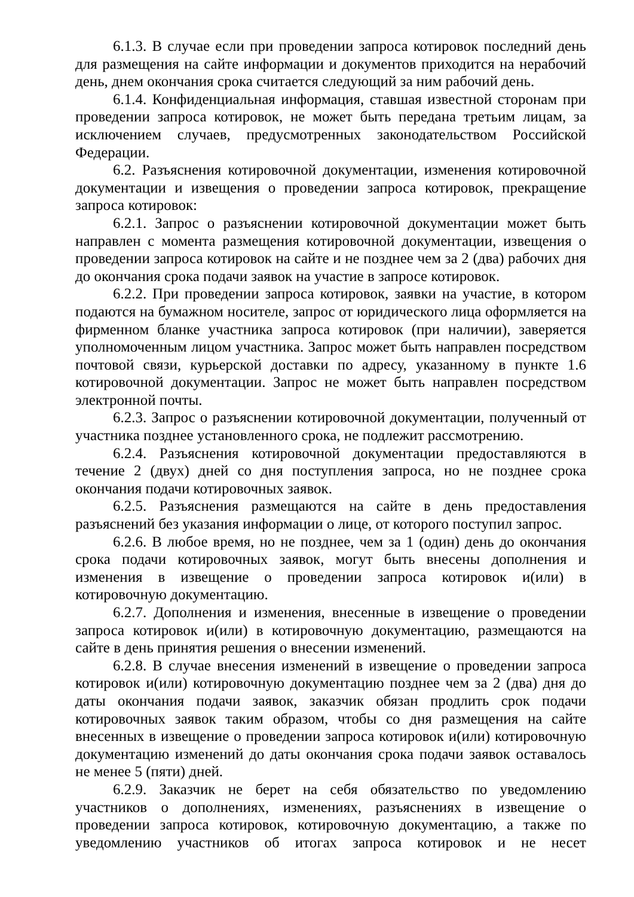6.1.3. В случае если при проведении запроса котировок последний день для размещения на сайте информации и документов приходится на нерабочий день, днем окончания срока считается следующий за ним рабочий день.
6.1.4. Конфиденциальная информация, ставшая известной сторонам при проведении запроса котировок, не может быть передана третьим лицам, за исключением случаев, предусмотренных законодательством Российской Федерации.
6.2. Разъяснения котировочной документации, изменения котировочной документации и извещения о проведении запроса котировок, прекращение запроса котировок:
6.2.1. Запрос о разъяснении котировочной документации может быть направлен с момента размещения котировочной документации, извещения о проведении запроса котировок на сайте и не позднее чем за 2 (два) рабочих дня до окончания срока подачи заявок на участие в запросе котировок.
6.2.2. При проведении запроса котировок, заявки на участие, в котором подаются на бумажном носителе, запрос от юридического лица оформляется на фирменном бланке участника запроса котировок (при наличии), заверяется уполномоченным лицом участника. Запрос может быть направлен посредством почтовой связи, курьерской доставки по адресу, указанному в пункте 1.6 котировочной документации. Запрос не может быть направлен посредством электронной почты.
6.2.3. Запрос о разъяснении котировочной документации, полученный от участника позднее установленного срока, не подлежит рассмотрению.
6.2.4. Разъяснения котировочной документации предоставляются в течение 2 (двух) дней со дня поступления запроса, но не позднее срока окончания подачи котировочных заявок.
6.2.5. Разъяснения размещаются на сайте в день предоставления разъяснений без указания информации о лице, от которого поступил запрос.
6.2.6. В любое время, но не позднее, чем за 1 (один) день до окончания срока подачи котировочных заявок, могут быть внесены дополнения и изменения в извещение о проведении запроса котировок и(или) в котировочную документацию.
6.2.7. Дополнения и изменения, внесенные в извещение о проведении запроса котировок и(или) в котировочную документацию, размещаются на сайте в день принятия решения о внесении изменений.
6.2.8. В случае внесения изменений в извещение о проведении запроса котировок и(или) котировочную документацию позднее чем за 2 (два) дня до даты окончания подачи заявок, заказчик обязан продлить срок подачи котировочных заявок таким образом, чтобы со дня размещения на сайте внесенных в извещение о проведении запроса котировок и(или) котировочную документацию изменений до даты окончания срока подачи заявок оставалось не менее 5 (пяти) дней.
6.2.9. Заказчик не берет на себя обязательство по уведомлению участников о дополнениях, изменениях, разъяснениях в извещение о проведении запроса котировок, котировочную документацию, а также по уведомлению участников об итогах запроса котировок и не несет